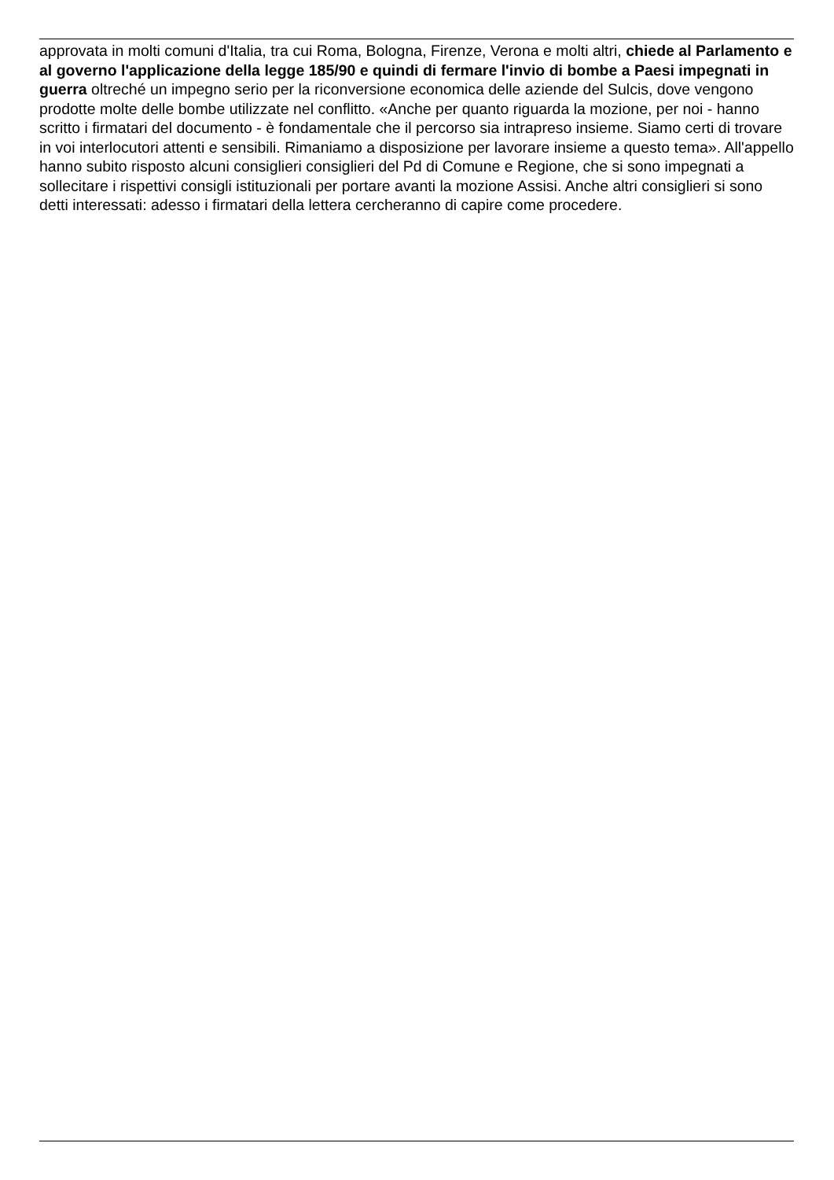approvata in molti comuni d'Italia, tra cui Roma, Bologna, Firenze, Verona e molti altri, chiede al Parlamento e al governo l'applicazione della legge 185/90 e quindi di fermare l'invio di bombe a Paesi impegnati in guerra oltreché un impegno serio per la riconversione economica delle aziende del Sulcis, dove vengono prodotte molte delle bombe utilizzate nel conflitto. «Anche per quanto riguarda la mozione, per noi - hanno scritto i firmatari del documento - è fondamentale che il percorso sia intrapreso insieme. Siamo certi di trovare in voi interlocutori attenti e sensibili. Rimaniamo a disposizione per lavorare insieme a questo tema». All'appello hanno subito risposto alcuni consiglieri consiglieri del Pd di Comune e Regione, che si sono impegnati a sollecitare i rispettivi consigli istituzionali per portare avanti la mozione Assisi. Anche altri consiglieri si sono detti interessati: adesso i firmatari della lettera cercheranno di capire come procedere.